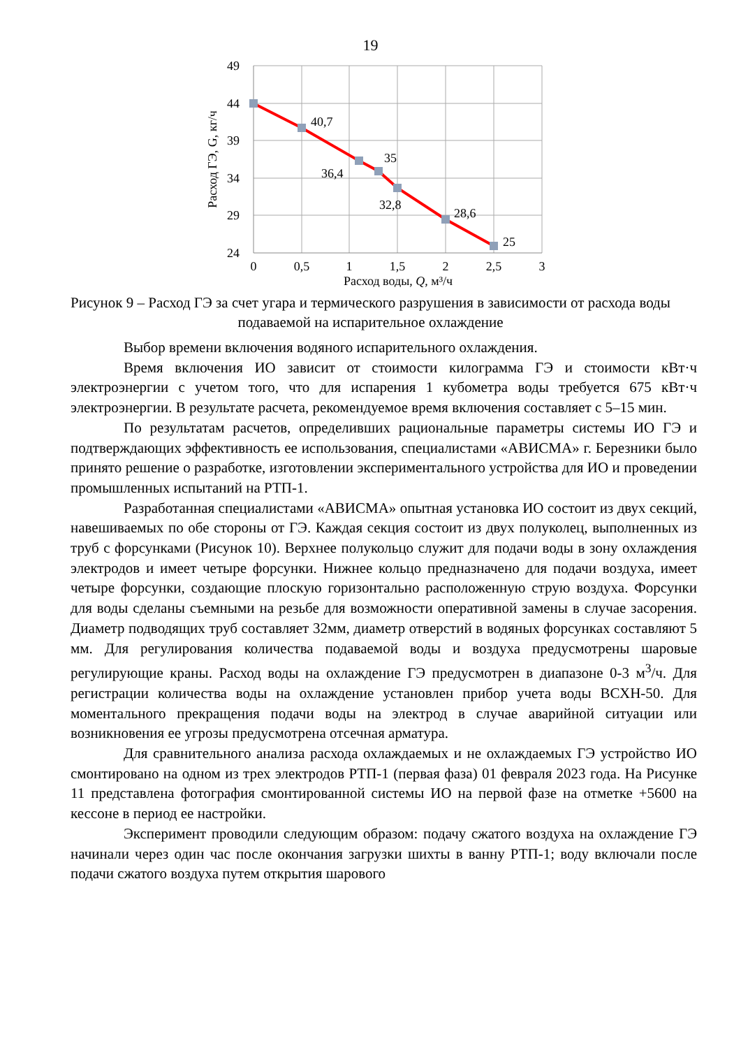19
49
44
39
34
29
24
40,7
35
36,4
32,8
28,6
25
0
0,5
1
1,5
2
2,5
3
Расход воды, Q, м³/ч
Расход ГЭ, G, кг/ч
Рисунок 9 – Расход ГЭ за счет угара и термического разрушения в зависимости от расхода воды подаваемой на испарительное охлаждение
Выбор времени включения водяного испарительного охлаждения.
Время включения ИО зависит от стоимости килограмма ГЭ и стоимости кВт·ч электроэнергии с учетом того, что для испарения 1 кубометра воды требуется 675 кВт·ч электроэнергии. В результате расчета, рекомендуемое время включения составляет с 5–15 мин.
По результатам расчетов, определивших рациональные параметры системы ИО ГЭ и подтверждающих эффективность ее использования, специалистами «АВИСМА» г. Березники было принято решение о разработке, изготовлении экспериментального устройства для ИО и проведении промышленных испытаний на РТП-1.
Разработанная специалистами «АВИСМА» опытная установка ИО состоит из двух секций, навешиваемых по обе стороны от ГЭ. Каждая секция состоит из двух полуколец, выполненных из труб с форсунками (Рисунок 10). Верхнее полукольцо служит для подачи воды в зону охлаждения электродов и имеет четыре форсунки. Нижнее кольцо предназначено для подачи воздуха, имеет четыре форсунки, создающие плоскую горизонтально расположенную струю воздуха. Форсунки для воды сделаны съемными на резьбе для возможности оперативной замены в случае засорения. Диаметр подводящих труб составляет 32мм, диаметр отверстий в водяных форсунках составляют 5 мм. Для регулирования количества подаваемой воды и воздуха предусмотрены шаровые регулирующие краны. Расход воды на охлаждение ГЭ предусмотрен в диапазоне 0-3 м<sup>3</sup>/ч. Для регистрации количества воды на охлаждение установлен прибор учета воды ВСХН-50. Для моментального прекращения подачи воды на электрод в случае аварийной ситуации или возникновения ее угрозы предусмотрена отсечная арматура.
Для сравнительного анализа расхода охлаждаемых и не охлаждаемых ГЭ устройство ИО смонтировано на одном из трех электродов РТП-1 (первая фаза) 01 февраля 2023 года. На Рисунке 11 представлена фотография смонтированной системы ИО на первой фазе на отметке +5600 на кессоне в период ее настройки.
Эксперимент проводили следующим образом: подачу сжатого воздуха на охлаждение ГЭ начинали через один час после окончания загрузки шихты в ванну РТП-1; воду включали после подачи сжатого воздуха путем открытия шарового